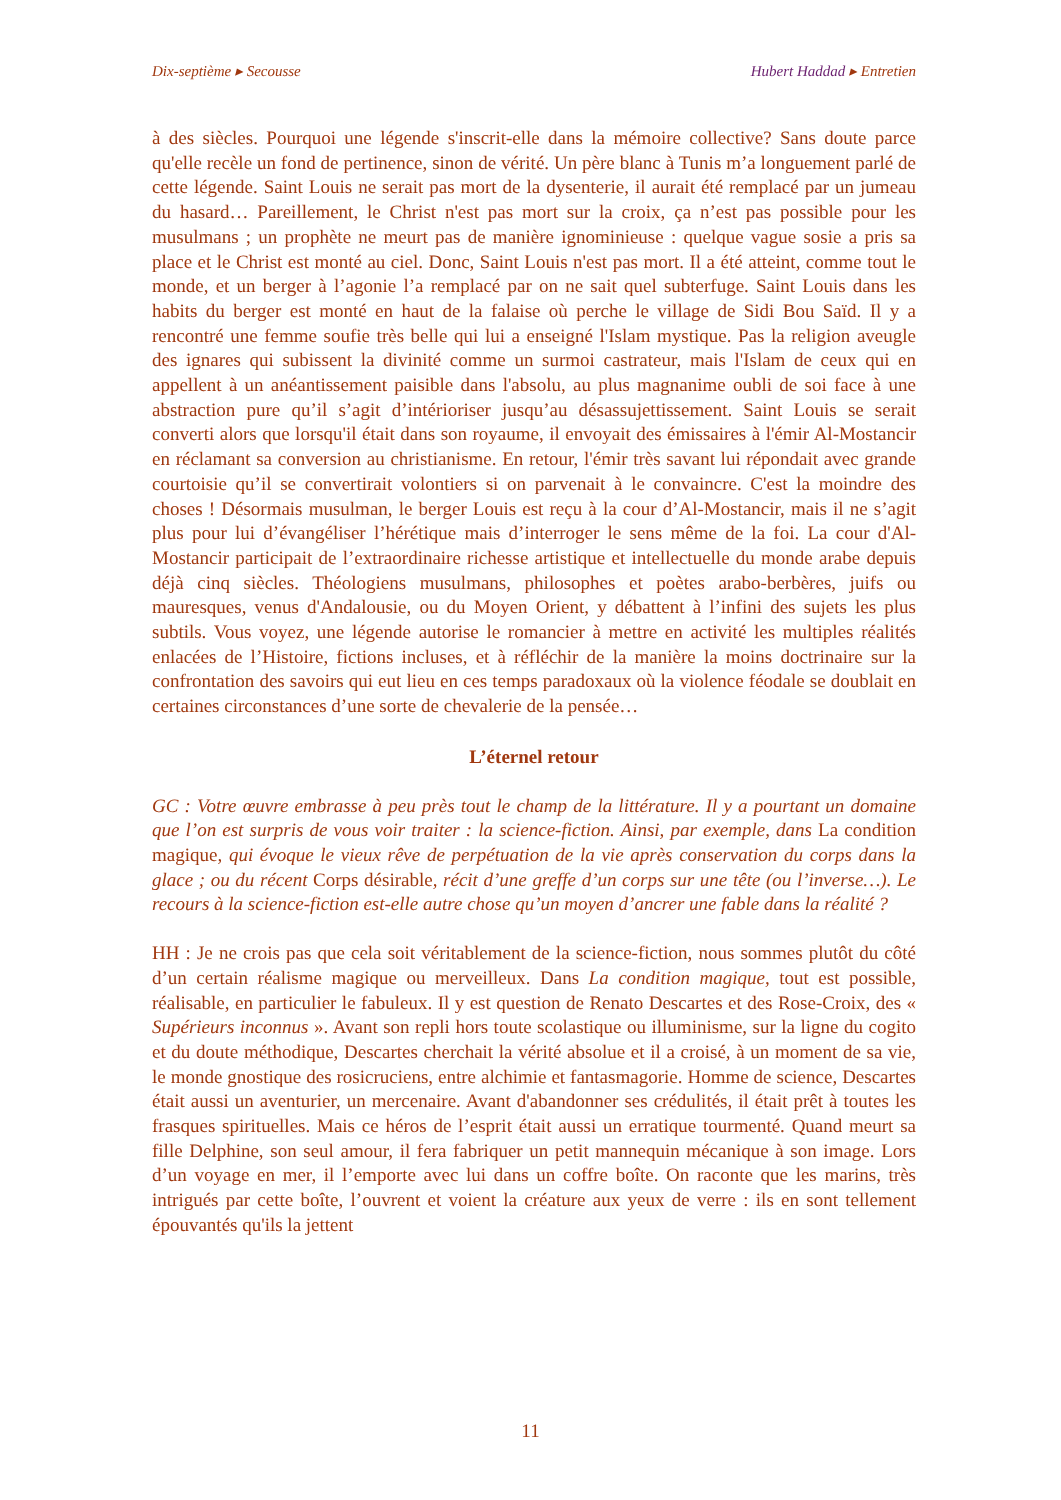Dix-septième ▸ Secousse Hubert Haddad ▸ Entretien
à des siècles. Pourquoi une légende s'inscrit-elle dans la mémoire collective? Sans doute parce qu'elle recèle un fond de pertinence, sinon de vérité. Un père blanc à Tunis m’a longuement parlé de cette légende. Saint Louis ne serait pas mort de la dysenterie, il aurait été remplacé par un jumeau du hasard… Pareillement, le Christ n'est pas mort sur la croix, ça n’est pas possible pour les musulmans ; un prophète ne meurt pas de manière ignominieuse : quelque vague sosie a pris sa place et le Christ est monté au ciel. Donc, Saint Louis n'est pas mort. Il a été atteint, comme tout le monde, et un berger à l’agonie l’a remplacé par on ne sait quel subterfuge. Saint Louis dans les habits du berger est monté en haut de la falaise où perche le village de Sidi Bou Saïd. Il y a rencontré une femme soufie très belle qui lui a enseigné l'Islam mystique. Pas la religion aveugle des ignares qui subissent la divinité comme un surmoi castrateur, mais l'Islam de ceux qui en appellent à un anéantissement paisible dans l'absolu, au plus magnanime oubli de soi face à une abstraction pure qu’il s’agit d’intérioriser jusqu’au désassujettissement. Saint Louis se serait converti alors que lorsqu'il était dans son royaume, il envoyait des émissaires à l'émir Al-Mostancir en réclamant sa conversion au christianisme. En retour, l'émir très savant lui répondait avec grande courtoisie qu’il se convertirait volontiers si on parvenait à le convaincre. C'est la moindre des choses ! Désormais musulman, le berger Louis est reçu à la cour d’Al-Mostancir, mais il ne s’agit plus pour lui d’évangéliser l’hérétique mais d’interroger le sens même de la foi. La cour d'Al-Mostancir participait de l’extraordinaire richesse artistique et intellectuelle du monde arabe depuis déjà cinq siècles. Théologiens musulmans, philosophes et poètes arabo-berbères, juifs ou mauresques, venus d'Andalousie, ou du Moyen Orient, y débattent à l’infini des sujets les plus subtils. Vous voyez, une légende autorise le romancier à mettre en activité les multiples réalités enlacées de l’Histoire, fictions incluses, et à réfléchir de la manière la moins doctrinaire sur la confrontation des savoirs qui eut lieu en ces temps paradoxaux où la violence féodale se doublait en certaines circonstances d’une sorte de chevalerie de la pensée…
L’éternel retour
GC : Votre œuvre embrasse à peu près tout le champ de la littérature. Il y a pourtant un domaine que l’on est surpris de vous voir traiter : la science-fiction. Ainsi, par exemple, dans La condition magique, qui évoque le vieux rêve de perpétuation de la vie après conservation du corps dans la glace ; ou du récent Corps désirable, récit d’une greffe d’un corps sur une tête (ou l’inverse…). Le recours à la science-fiction est-elle autre chose qu’un moyen d’ancrer une fable dans la réalité ?
HH : Je ne crois pas que cela soit véritablement de la science-fiction, nous sommes plutôt du côté d’un certain réalisme magique ou merveilleux. Dans La condition magique, tout est possible, réalisable, en particulier le fabuleux. Il y est question de Renato Descartes et des Rose-Croix, des « Supérieurs inconnus ». Avant son repli hors toute scolastique ou illuminisme, sur la ligne du cogito et du doute méthodique, Descartes cherchait la vérité absolue et il a croisé, à un moment de sa vie, le monde gnostique des rosicruciens, entre alchimie et fantasmagorie. Homme de science, Descartes était aussi un aventurier, un mercenaire. Avant d'abandonner ses crédulités, il était prêt à toutes les frasques spirituelles. Mais ce héros de l’esprit était aussi un erratique tourmenté. Quand meurt sa fille Delphine, son seul amour, il fera fabriquer un petit mannequin mécanique à son image. Lors d’un voyage en mer, il l’emporte avec lui dans un coffre boîte. On raconte que les marins, très intrigués par cette boîte, l’ouvrent et voient la créature aux yeux de verre : ils en sont tellement épouvantés qu'ils la jettent
11